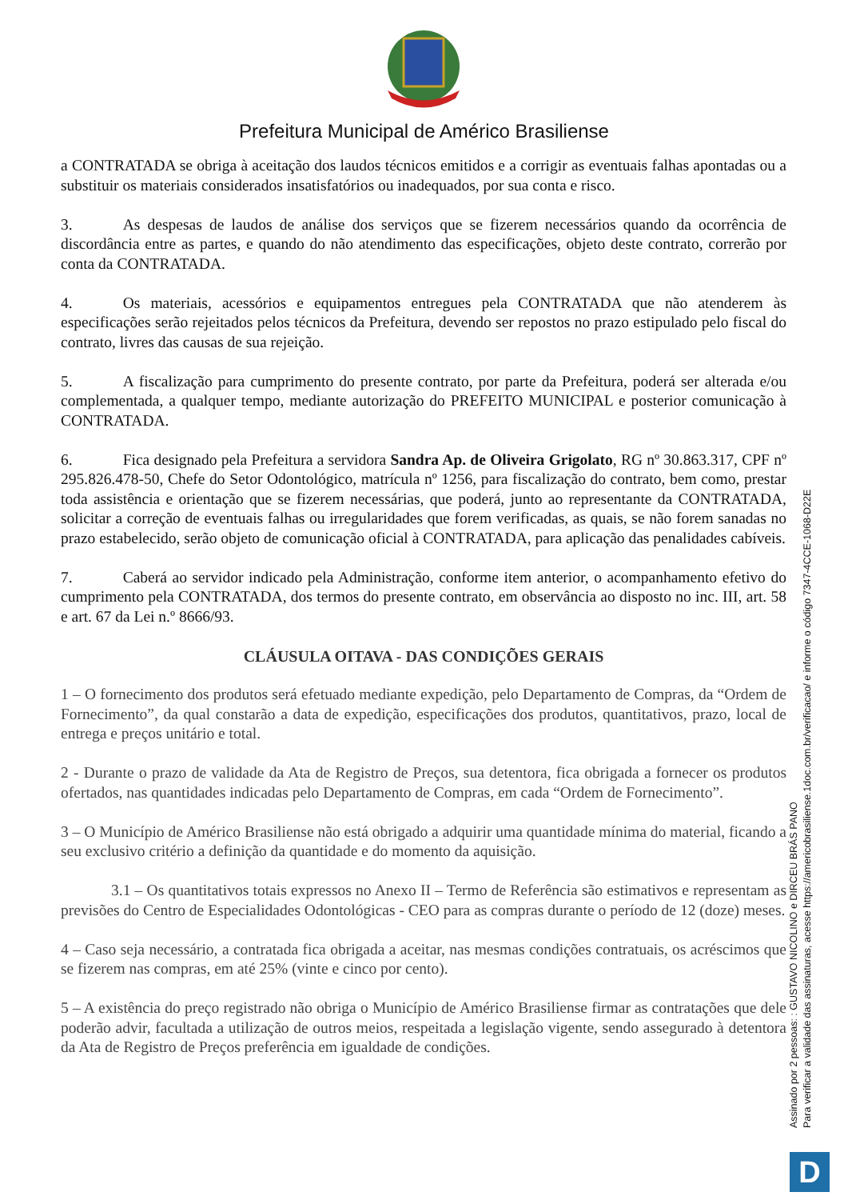Prefeitura Municipal de Américo Brasiliense
a CONTRATADA se obriga à aceitação dos laudos técnicos emitidos e a corrigir as eventuais falhas apontadas ou a substituir os materiais considerados insatisfatórios ou inadequados, por sua conta e risco.
3. As despesas de laudos de análise dos serviços que se fizerem necessários quando da ocorrência de discordância entre as partes, e quando do não atendimento das especificações, objeto deste contrato, correrão por conta da CONTRATADA.
4. Os materiais, acessórios e equipamentos entregues pela CONTRATADA que não atenderem às especificações serão rejeitados pelos técnicos da Prefeitura, devendo ser repostos no prazo estipulado pelo fiscal do contrato, livres das causas de sua rejeição.
5. A fiscalização para cumprimento do presente contrato, por parte da Prefeitura, poderá ser alterada e/ou complementada, a qualquer tempo, mediante autorização do PREFEITO MUNICIPAL e posterior comunicação à CONTRATADA.
6. Fica designado pela Prefeitura a servidora Sandra Ap. de Oliveira Grigolato, RG nº 30.863.317, CPF nº 295.826.478-50, Chefe do Setor Odontológico, matrícula nº 1256, para fiscalização do contrato, bem como, prestar toda assistência e orientação que se fizerem necessárias, que poderá, junto ao representante da CONTRATADA, solicitar a correção de eventuais falhas ou irregularidades que forem verificadas, as quais, se não forem sanadas no prazo estabelecido, serão objeto de comunicação oficial à CONTRATADA, para aplicação das penalidades cabíveis.
7. Caberá ao servidor indicado pela Administração, conforme item anterior, o acompanhamento efetivo do cumprimento pela CONTRATADA, dos termos do presente contrato, em observância ao disposto no inc. III, art. 58 e art. 67 da Lei n.º 8666/93.
CLÁUSULA OITAVA - DAS CONDIÇÕES GERAIS
1 – O fornecimento dos produtos será efetuado mediante expedição, pelo Departamento de Compras, da “Ordem de Fornecimento”, da qual constarão a data de expedição, especificações dos produtos, quantitativos, prazo, local de entrega e preços unitário e total.
2 - Durante o prazo de validade da Ata de Registro de Preços, sua detentora, fica obrigada a fornecer os produtos ofertados, nas quantidades indicadas pelo Departamento de Compras, em cada “Ordem de Fornecimento”.
3 – O Município de Américo Brasiliense não está obrigado a adquirir uma quantidade mínima do material, ficando a seu exclusivo critério a definição da quantidade e do momento da aquisição.
3.1 – Os quantitativos totais expressos no Anexo II – Termo de Referência são estimativos e representam as previsões do Centro de Especialidades Odontológicas - CEO para as compras durante o período de 12 (doze) meses.
4 – Caso seja necessário, a contratada fica obrigada a aceitar, nas mesmas condições contratuais, os acréscimos que se fizerem nas compras, em até 25% (vinte e cinco por cento).
5 – A existência do preço registrado não obriga o Município de Américo Brasiliense firmar as contratações que dele poderão advir, facultada a utilização de outros meios, respeitada a legislação vigente, sendo assegurado à detentora da Ata de Registro de Preços preferência em igualdade de condições.
Assinado por 2 pessoas: : GUSTAVO NICOLINO e DIRCEU BRÁS PANO
Para verificar a validade das assinaturas, acesse https://americobrasiliense.1doc.com.br/verificacao/ e informe o código 7347-4CCE-1068-D22E
D